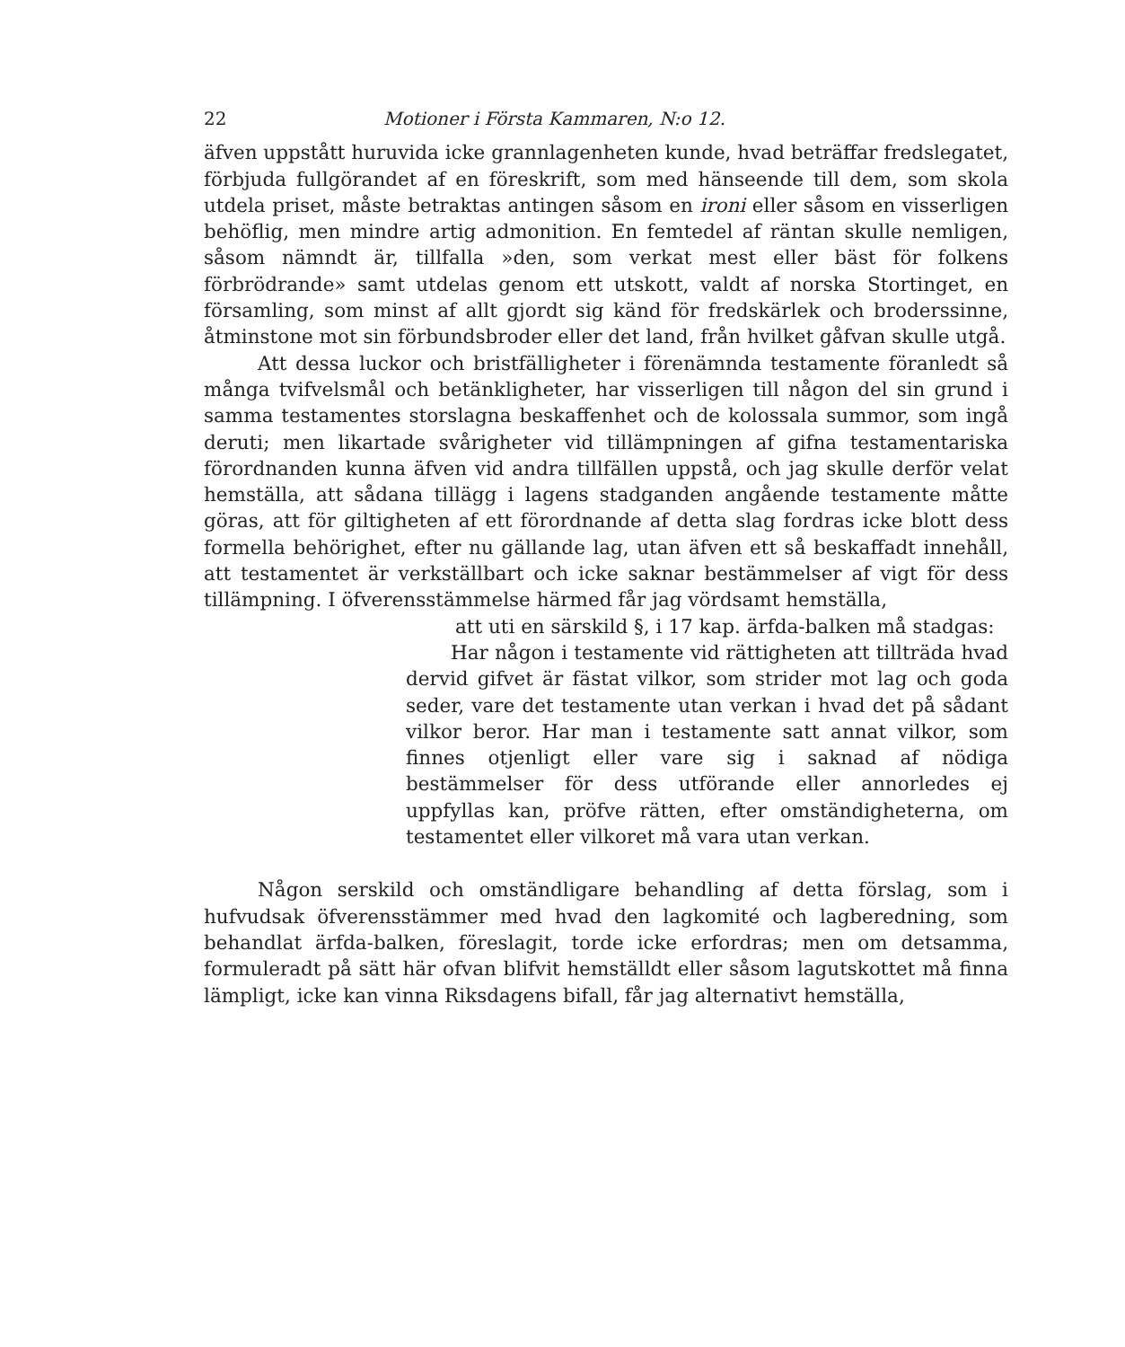22 Motioner i Första Kammaren, N:o 12.
äfven uppstått huruvida icke grannlagenheten kunde, hvad beträffar freds­legatet, förbjuda fullgörandet af en föreskrift, som med hänseende till dem, som skola utdela priset, måste betraktas antingen såsom en ironi eller såsom en visserligen behöflig, men mindre artig admonition. En femtedel af räntan skulle nemligen, såsom nämndt är, tillfalla »den, som verkat mest eller bäst för folkens förbrödrande» samt utdelas genom ett utskott, valdt af norska Stortinget, en församling, som minst af allt gjordt sig känd för fredskärlek och broderssinne, åtmin­stone mot sin förbundsbroder eller det land, från hvilket gåfvan skulle utgå.
Att dessa luckor och bristfälligheter i förenämnda testamente för­anledt så många tvifvelsmål och betänkligheter, har visserligen till nå­gon del sin grund i samma testamentes storslagna beskaffenhet och de kolossala summor, som ingå deruti; men likartade svårigheter vid tillämpningen af gifna testamentariska förordnanden kunna äfven vid andra tillfällen uppstå, och jag skulle derför velat hemställa, att sådana tillägg i lagens stadganden angående testamente måtte göras, att för giltigheten af ett förordnande af detta slag fordras icke blott dess formella behörighet, efter nu gällande lag, utan äfven ett så beskaffadt innehåll, att testamentet är verkställbart och icke saknar bestämmelser af vigt för dess tillämpning. I öfverensstämmelse härmed får jag vördsamt hemställa,
att uti en särskild §, i 17 kap. ärfda-balken må stadgas:
Har någon i testamente vid rättigheten att tillträda hvad dervid gifvet är fästat vilkor, som strider mot lag och goda seder, vare det testamente utan verkan i hvad det på sådant vilkor beror. Har man i testa­mente satt annat vilkor, som finnes otjenligt eller vare sig i saknad af nödiga bestämmelser för dess utförande eller annorledes ej uppfyllas kan, pröfve rätten, efter omständigheterna, om testamentet eller vilkoret må vara utan verkan.
Någon serskild och omständligare behandling af detta förslag, som i hufvudsak öfverensstämmer med hvad den lagkomité och lagbered­ning, som behandlat ärfda-balken, föreslagit, torde icke erfordras; men om detsamma, formuleradt på sätt här ofvan blifvit hemställdt eller såsom lagutskottet må finna lämpligt, icke kan vinna Riksdagens bifall, får jag alternativt hemställa,